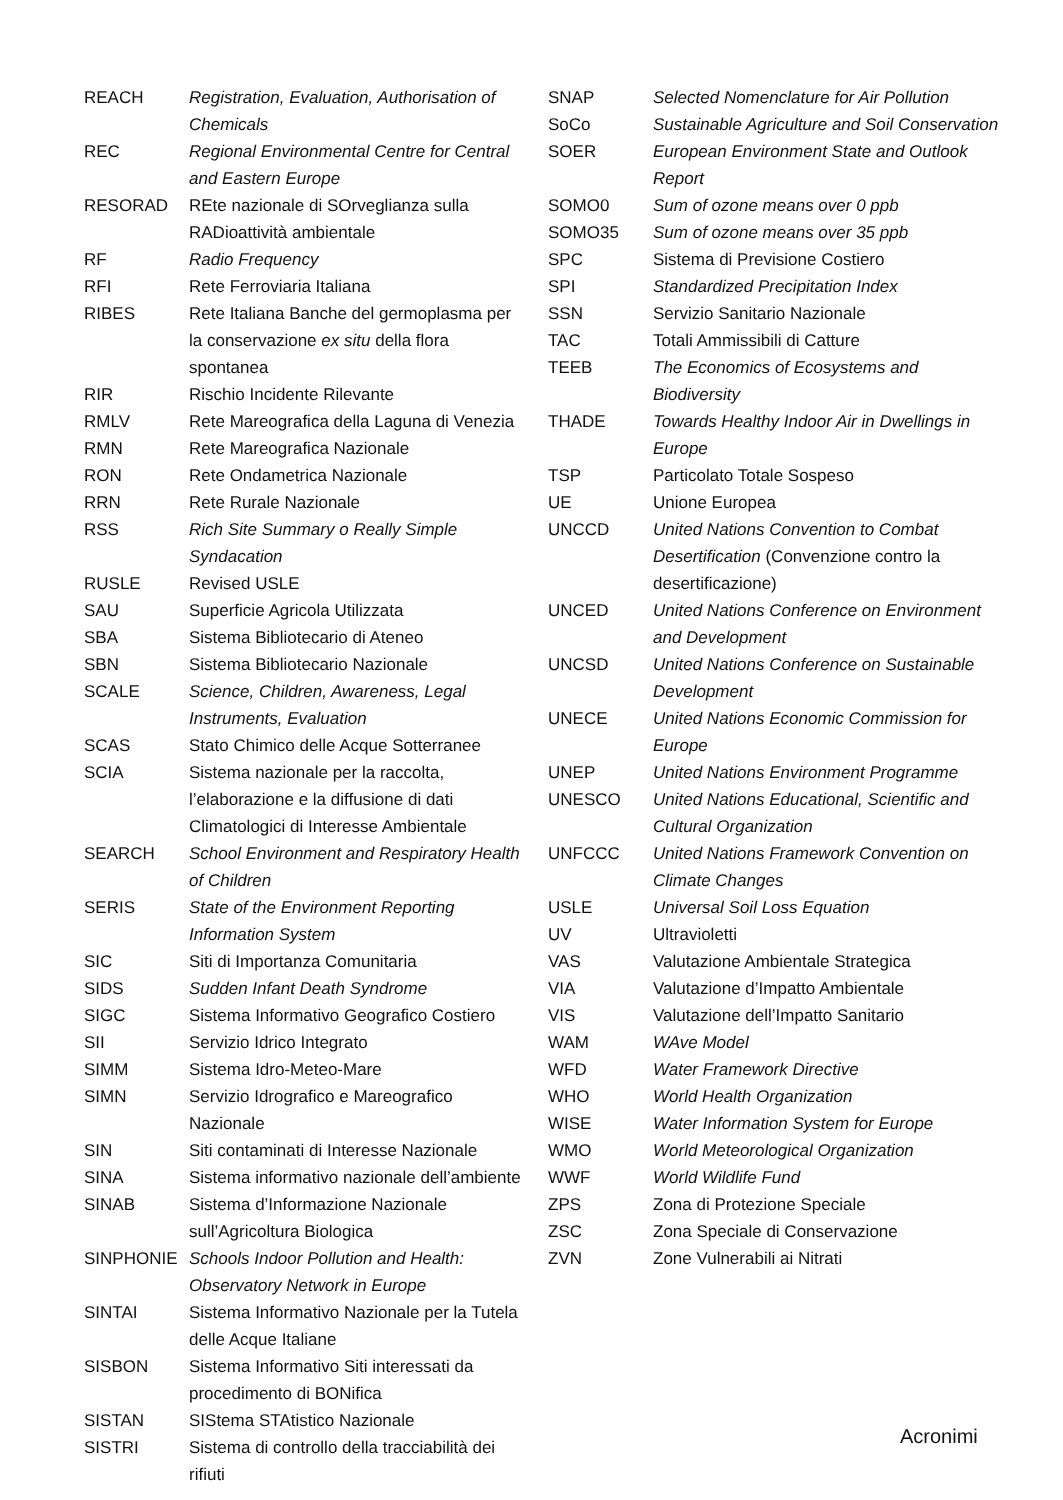| REACH | Registration, Evaluation, Authorisation of Chemicals |
| REC | Regional Environmental Centre for Central and Eastern Europe |
| RESORAD | REte nazionale di SOrveglianza sulla RADioattività ambientale |
| RF | Radio Frequency |
| RFI | Rete Ferroviaria Italiana |
| RIBES | Rete Italiana Banche del germoplasma per la conservazione ex situ della flora spontanea |
| RIR | Rischio Incidente Rilevante |
| RMLV | Rete Mareografica della Laguna di Venezia |
| RMN | Rete Mareografica Nazionale |
| RON | Rete Ondametrica Nazionale |
| RRN | Rete Rurale Nazionale |
| RSS | Rich Site Summary o Really Simple Syndacation |
| RUSLE | Revised USLE |
| SAU | Superficie Agricola Utilizzata |
| SBA | Sistema Bibliotecario di Ateneo |
| SBN | Sistema Bibliotecario Nazionale |
| SCALE | Science, Children, Awareness, Legal Instruments, Evaluation |
| SCAS | Stato Chimico delle Acque Sotterranee |
| SCIA | Sistema nazionale per la raccolta, l’elaborazione e la diffusione di dati Climatologici di Interesse Ambientale |
| SEARCH | School Environment and Respiratory Health of Children |
| SERIS | State of the Environment Reporting Information System |
| SIC | Siti di Importanza Comunitaria |
| SIDS | Sudden Infant Death Syndrome |
| SIGC | Sistema Informativo Geografico Costiero |
| SII | Servizio Idrico Integrato |
| SIMM | Sistema Idro-Meteo-Mare |
| SIMN | Servizio Idrografico e Mareografico Nazionale |
| SIN | Siti contaminati di Interesse Nazionale |
| SINA | Sistema informativo nazionale dell’ambiente |
| SINAB | Sistema d’Informazione Nazionale sull’Agricoltura Biologica |
| SINPHONIE | Schools Indoor Pollution and Health: Observatory Network in Europe |
| SINTAI | Sistema Informativo Nazionale per la Tutela delle Acque Italiane |
| SISBON | Sistema Informativo Siti interessati da procedimento di BONifica |
| SISTAN | SIStema STAtistico Nazionale |
| SISTRI | Sistema di controllo della tracciabilità dei rifiuti |
| SNAP | Selected Nomenclature for Air Pollution |
| SoCo | Sustainable Agriculture and Soil Conservation |
| SOER | European Environment State and Outlook Report |
| SOMO0 | Sum of ozone means over 0 ppb |
| SOMO35 | Sum of ozone means over 35 ppb |
| SPC | Sistema di Previsione Costiero |
| SPI | Standardized Precipitation Index |
| SSN | Servizio Sanitario Nazionale |
| TAC | Totali Ammissibili di Catture |
| TEEB | The Economics of Ecosystems and Biodiversity |
| THADE | Towards Healthy Indoor Air in Dwellings in Europe |
| TSP | Particolato Totale Sospeso |
| UE | Unione Europea |
| UNCCD | United Nations Convention to Combat Desertification (Convenzione contro la desertificazione) |
| UNCED | United Nations Conference on Environment and Development |
| UNCSD | United Nations Conference on Sustainable Development |
| UNECE | United Nations Economic Commission for Europe |
| UNEP | United Nations Environment Programme |
| UNESCO | United Nations Educational, Scientific and Cultural Organization |
| UNFCCC | United Nations Framework Convention on Climate Changes |
| USLE | Universal Soil Loss Equation |
| UV | Ultravioletti |
| VAS | Valutazione Ambientale Strategica |
| VIA | Valutazione d’Impatto Ambientale |
| VIS | Valutazione dell’Impatto Sanitario |
| WAM | WAve Model |
| WFD | Water Framework Directive |
| WHO | World Health Organization |
| WISE | Water Information System for Europe |
| WMO | World Meteorological Organization |
| WWF | World Wildlife Fund |
| ZPS | Zona di Protezione Speciale |
| ZSC | Zona Speciale di Conservazione |
| ZVN | Zone Vulnerabili ai Nitrati |
Acronimi